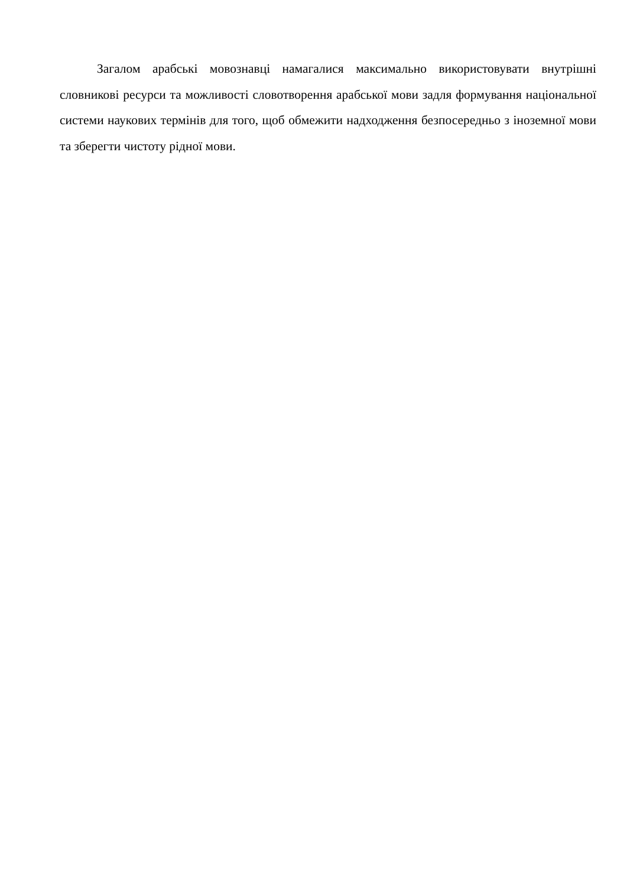Загалом арабські мовознавці намагалися максимально використовувати внутрішні словникові ресурси та можливості словотворення арабської мови задля формування національної системи наукових термінів для того, щоб обмежити надходження безпосередньо з іноземної мови та зберегти чистоту рідної мови.